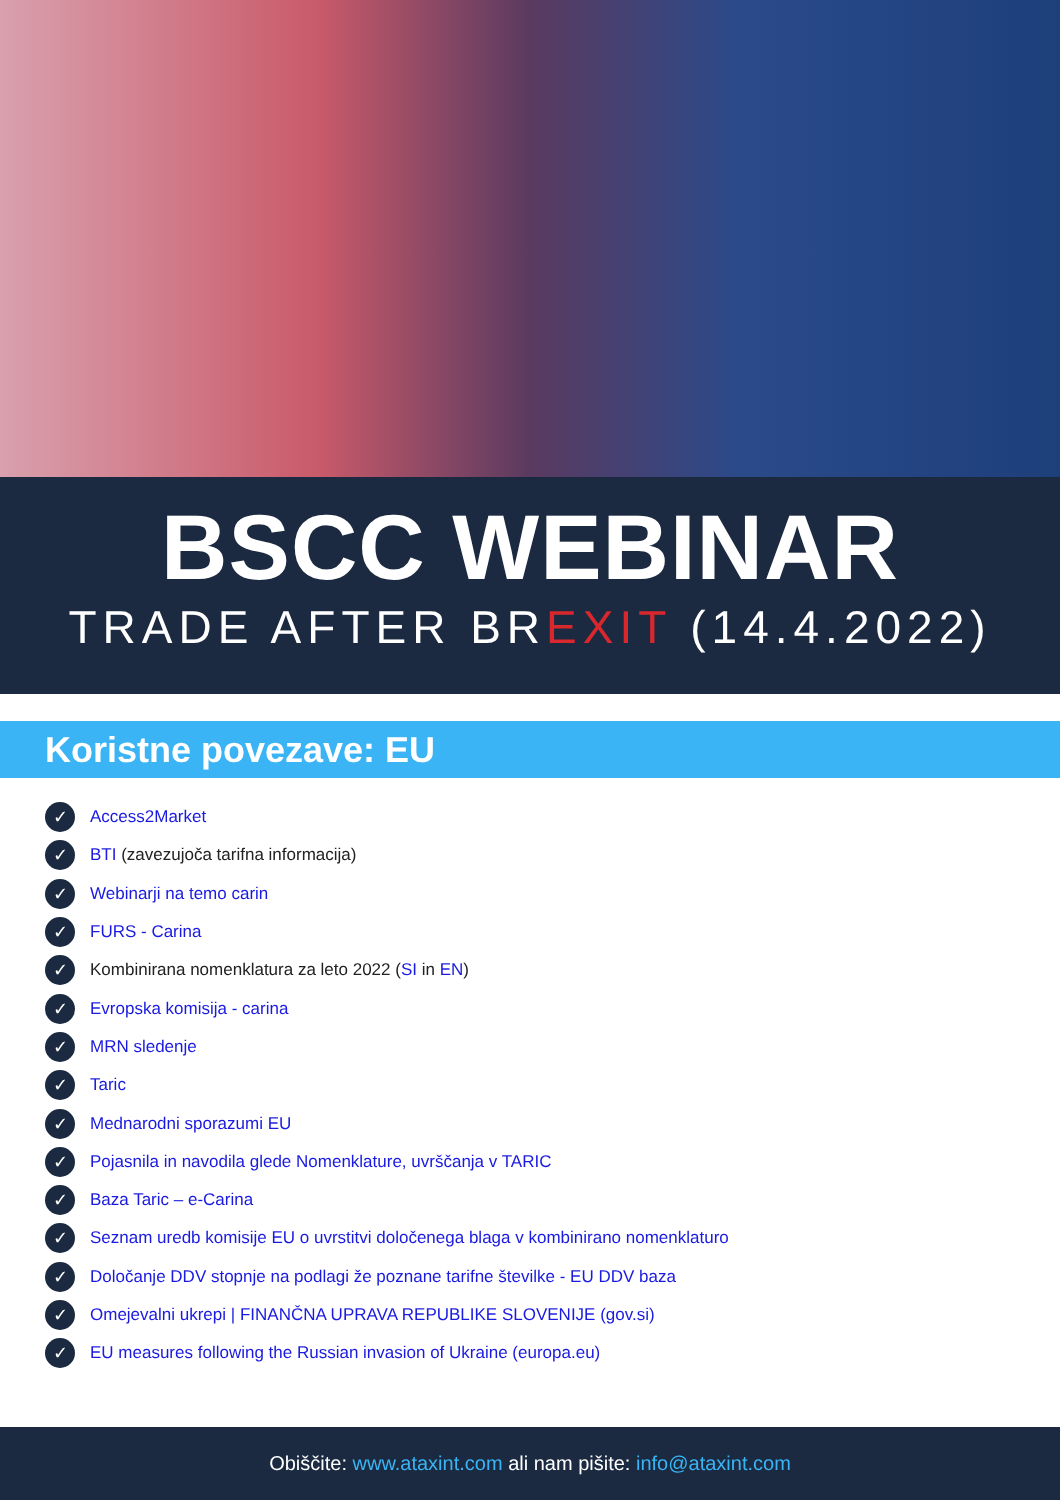BSCC WEBINAR
TRADE AFTER BREXIT (14.4.2022)
Koristne povezave: EU
✓ Access2Market
✓ BTI (zavezujoča tarifna informacija)
✓ Webinarji na temo carin
✓ FURS - Carina
✓ Kombinirana nomenklatura za leto 2022 (SI in EN)
✓ Evropska komisija - carina
✓ MRN sledenje
✓ Taric
✓ Mednarodni sporazumi EU
✓ Pojasnila in navodila glede Nomenklature, uvrščanja v TARIC
✓ Baza Taric – e-Carina
✓ Seznam uredb komisije EU o uvrstitvi določenega blaga v kombinirano nomenklaturo
✓ Določanje DDV stopnje na podlagi že poznane tarifne številke - EU DDV baza
✓ Omejevalni ukrepi | FINANČNA UPRAVA REPUBLIKE SLOVENIJE (gov.si)
✓ EU measures following the Russian invasion of Ukraine (europa.eu)
Obiščite: www.ataxint.com ali nam pišite: info@ataxint.com